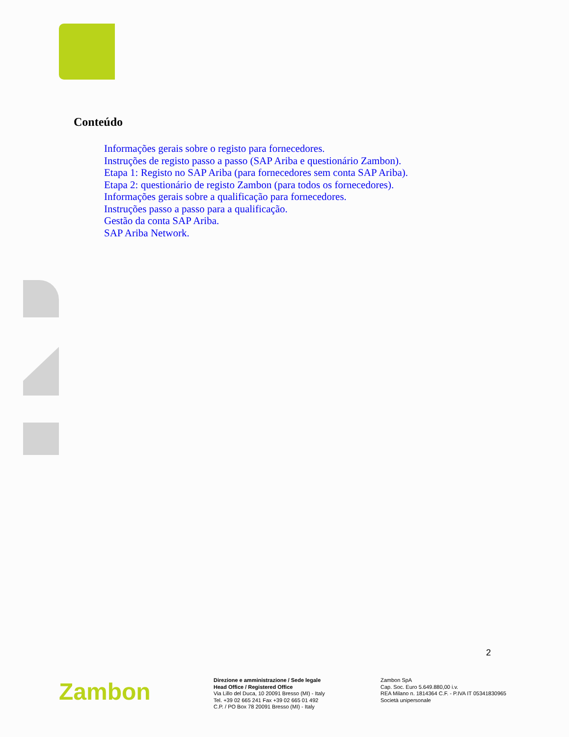Conteúdo
Informações gerais sobre o registo para fornecedores.
Instruções de registo passo a passo (SAP Ariba e questionário Zambon).
Etapa 1: Registo no SAP Ariba (para fornecedores sem conta SAP Ariba).
Etapa 2: questionário de registo Zambon (para todos os fornecedores).
Informações gerais sobre a qualificação para fornecedores.
Instruções passo a passo para a qualificação.
Gestão da conta SAP Ariba.
SAP Ariba Network.
2
Zambon
Direzione e amministrazione / Sede legale
Head Office / Registered Office
Via Lillo del Duca, 10 20091 Bresso (MI) - Italy
Tel. +39 02 665 241 Fax +39 02 665 01 492
C.P. / PO Box 78 20091 Bresso (MI) - Italy
Zambon SpA
Cap. Soc. Euro 5.649.880,00 i.v.
REA Milano n. 1814364 C.F. - P.IVA IT 05341830965
Società unipersonale